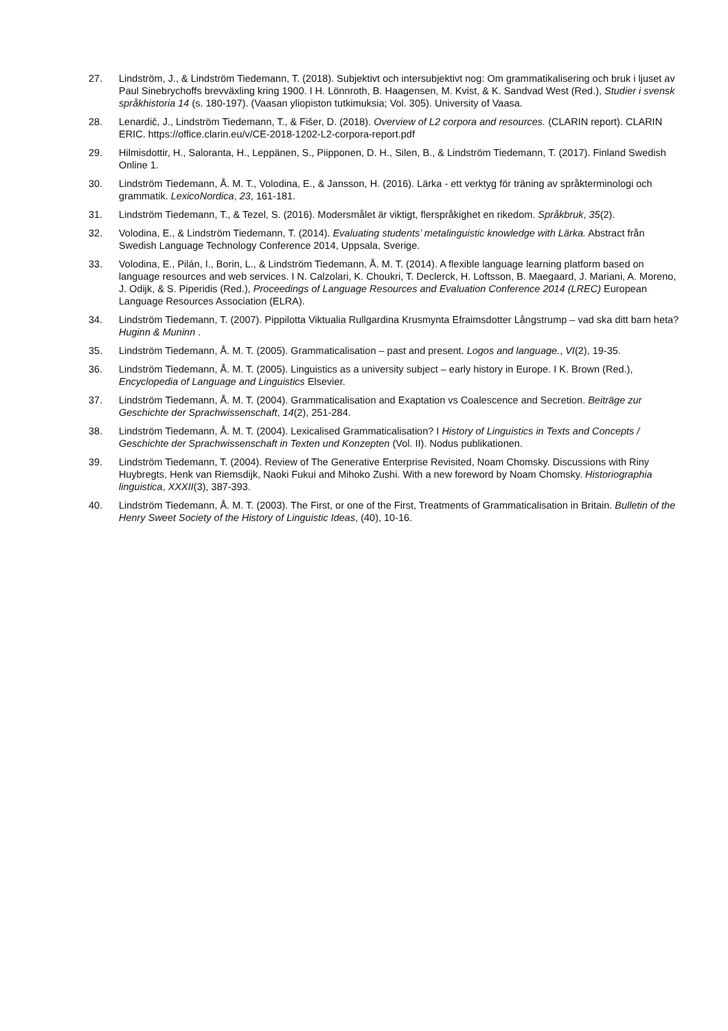27. Lindström, J., & Lindström Tiedemann, T. (2018). Subjektivt och intersubjektivt nog: Om grammatikalisering och bruk i ljuset av Paul Sinebrychoffs brevväxling kring 1900. I H. Lönnroth, B. Haagensen, M. Kvist, & K. Sandvad West (Red.), Studier i svensk språkhistoria 14 (s. 180-197). (Vaasan yliopiston tutkimuksia; Vol. 305). University of Vaasa.
28. Lenardič, J., Lindström Tiedemann, T., & Fišer, D. (2018). Overview of L2 corpora and resources. (CLARIN report). CLARIN ERIC. https://office.clarin.eu/v/CE-2018-1202-L2-corpora-report.pdf
29. Hilmisdottir, H., Saloranta, H., Leppänen, S., Piipponen, D. H., Silen, B., & Lindström Tiedemann, T. (2017). Finland Swedish Online 1.
30. Lindström Tiedemann, Å. M. T., Volodina, E., & Jansson, H. (2016). Lärka - ett verktyg för träning av språkterminologi och grammatik. LexicoNordica, 23, 161-181.
31. Lindström Tiedemann, T., & Tezel, S. (2016). Modersmålet är viktigt, flerspråkighet en rikedom. Språkbruk, 35(2).
32. Volodina, E., & Lindström Tiedemann, T. (2014). Evaluating students’ metalinguistic knowledge with Lärka. Abstract från Swedish Language Technology Conference 2014, Uppsala, Sverige.
33. Volodina, E., Pilán, I., Borin, L., & Lindström Tiedemann, Å. M. T. (2014). A flexible language learning platform based on language resources and web services. I N. Calzolari, K. Choukri, T. Declerck, H. Loftsson, B. Maegaard, J. Mariani, A. Moreno, J. Odijk, & S. Piperidis (Red.), Proceedings of Language Resources and Evaluation Conference 2014 (LREC) European Language Resources Association (ELRA).
34. Lindström Tiedemann, T. (2007). Pippilotta Viktualia Rullgardina Krusmynta Efraimsdotter Långstrump – vad ska ditt barn heta? Huginn & Muninn .
35. Lindström Tiedemann, Å. M. T. (2005). Grammaticalisation – past and present. Logos and language., VI(2), 19-35.
36. Lindström Tiedemann, Å. M. T. (2005). Linguistics as a university subject – early history in Europe. I K. Brown (Red.), Encyclopedia of Language and Linguistics Elsevier.
37. Lindström Tiedemann, Å. M. T. (2004). Grammaticalisation and Exaptation vs Coalescence and Secretion. Beiträge zur Geschichte der Sprachwissenschaft, 14(2), 251-284.
38. Lindström Tiedemann, Å. M. T. (2004). Lexicalised Grammaticalisation? I History of Linguistics in Texts and Concepts / Geschichte der Sprachwissenschaft in Texten und Konzepten (Vol. II). Nodus publikationen.
39. Lindström Tiedemann, T. (2004). Review of The Generative Enterprise Revisited, Noam Chomsky. Discussions with Riny Huybregts, Henk van Riemsdijk, Naoki Fukui and Mihoko Zushi. With a new foreword by Noam Chomsky. Historiographia linguistica, XXXII(3), 387-393.
40. Lindström Tiedemann, Å. M. T. (2003). The First, or one of the First, Treatments of Grammaticalisation in Britain. Bulletin of the Henry Sweet Society of the History of Linguistic Ideas, (40), 10-16.